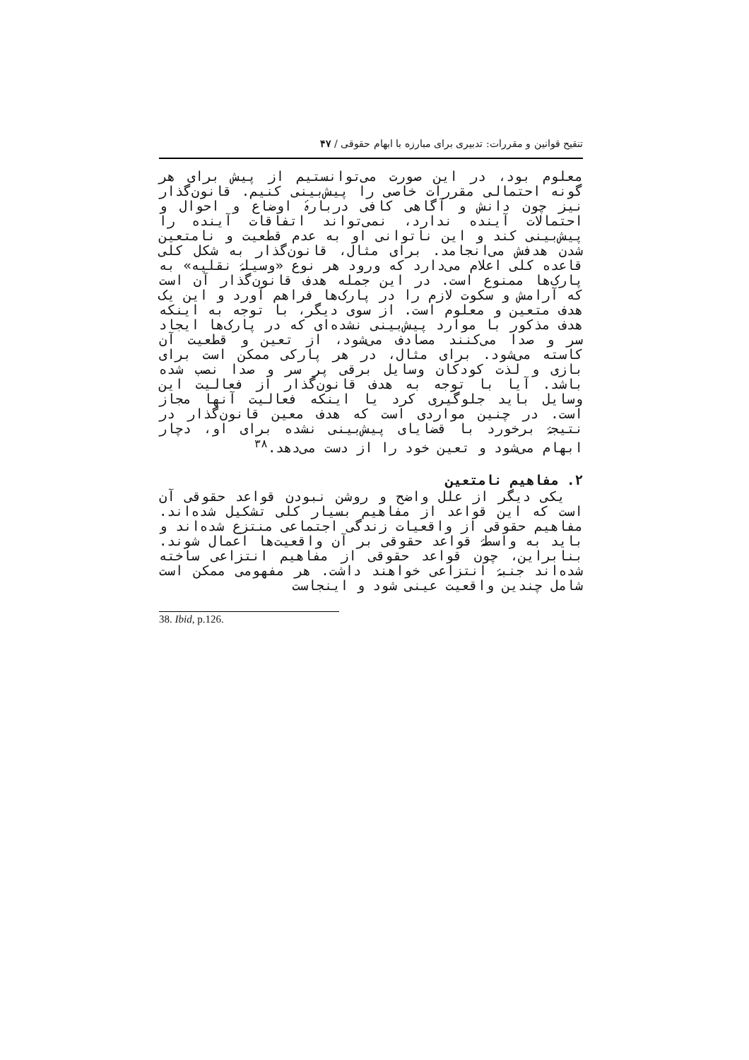تنقیح قوانین و مقررات: تدبیری برای مبارزه با ابهام حقوقی / ۴۷
معلوم بود، در این صورت می‌توانستیم از پیش برای هر گونه احتمالی مقررات خاصی را پیش‌بینی کنیم. قانون‌گذار نیز چون دانش و آگاهی کافی دربارۀ اوضاع و احوال و احتمالات آینده ندارد، نمی‌تواند اتفاقات آینده را پیش‌بینی کند و این ناتوانی او به عدم قطعیت و نامتعین شدن هدفش می‌انجامد. برای مثال، قانون‌گذار به شکل کلی قاعده کلی اعلام می‌دارد که ورود هر نوع «وسیلۀ نقلیه» به پارک‌ها ممنوع است. در این جمله هدف قانون‌گذار آن است که آرامش و سکوت لازم را در پارک‌ها فراهم آورد و این یک هدف متعین و معلوم است. از سوی دیگر، با توجه به اینکه هدف مذکور با موارد پیش‌بینی نشده‌ای که در پارک‌ها ایجاد سر و صدا می‌کنند مصادف می‌شود، از تعین و قطعیت آن کاسته می‌شود. برای مثال، در هر پارکی ممکن است برای بازی و لذت کودکان وسایل برقی پر سر و صدا نصب شده باشد. آیا با توجه به هدف قانون‌گذار از فعالیت این وسایل باید جلوگیری کرد یا اینکه فعالیت آنها مجاز است. در چنین مواردی است که هدف معین قانون‌گذار در نتیجۀ برخورد با قضایای پیش‌بینی نشده برای او، دچار ابهام می‌شود و تعین خود را از دست می‌دهد.<sup>۳۸</sup>
۲. مفاهیم نامتعین
یکی دیگر از علل واضح و روشن نبودن قواعد حقوقی آن است که این قواعد از مفاهیم بسیار کلی تشکیل شده‌اند. مفاهیم حقوقی از واقعیات زندگی اجتماعی منتزع شده‌اند و باید به واسطۀ قواعد حقوقی بر آن واقعیت‌ها اعمال شوند. بنابراین، چون قواعد حقوقی از مفاهیم انتزاعی ساخته شده‌اند جنبۀ انتزاعی خواهند داشت. هر مفهومی ممکن است شامل چندین واقعیت عینی شود و اینجاست
38. Ibid, p.126.